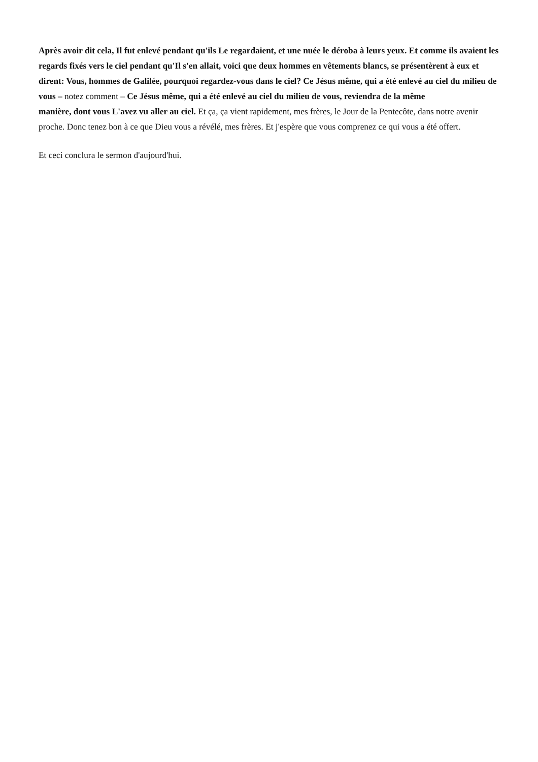Après avoir dit cela, Il fut enlevé pendant qu'ils Le regardaient, et une nuée le déroba à leurs yeux. Et comme ils avaient les regards fixés vers le ciel pendant qu'Il s'en allait, voici que deux hommes en vêtements blancs, se présentèrent à eux et dirent: Vous, hommes de Galilée, pourquoi regardez-vous dans le ciel? Ce Jésus même, qui a été enlevé au ciel du milieu de vous – notez comment – Ce Jésus même, qui a été enlevé au ciel du milieu de vous, reviendra de la même
manière, dont vous L'avez vu aller au ciel. Et ça, ça vient rapidement, mes frères, le Jour de la Pentecôte, dans notre avenir proche. Donc tenez bon à ce que Dieu vous a révélé, mes frères. Et j'espère que vous comprenez ce qui vous a été offert.
Et ceci conclura le sermon d'aujourd'hui.